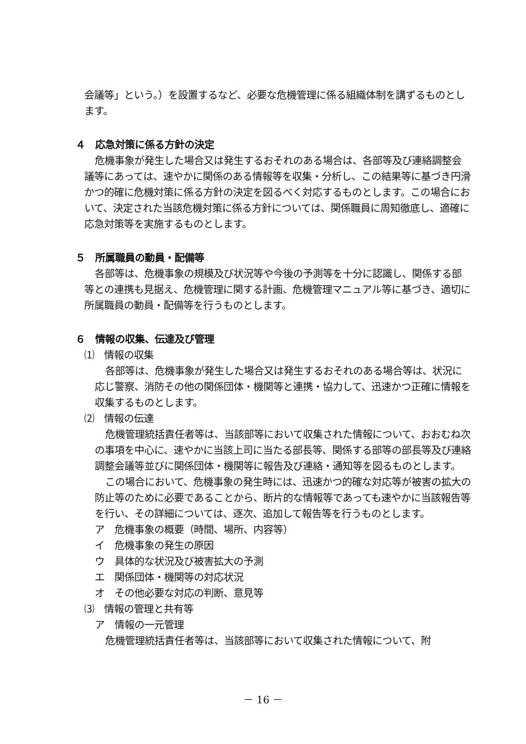会議等」という。）を設置するなど、必要な危機管理に係る組織体制を講ずるものとします。
４　応急対策に係る方針の決定
危機事象が発生した場合又は発生するおそれのある場合は、各部等及び連絡調整会議等にあっては、速やかに関係のある情報等を収集・分析し、この結果等に基づき円滑かつ的確に危機対策に係る方針の決定を図るべく対応するものとします。この場合において、決定された当該危機対策に係る方針については、関係職員に周知徹底し、適確に応急対策等を実施するものとします。
５　所属職員の動員・配備等
各部等は、危機事象の規模及び状況等や今後の予測等を十分に認識し、関係する部等との連携も見据え、危機管理に関する計画、危機管理マニュアル等に基づき、適切に所属職員の動員・配備等を行うものとします。
６　情報の収集、伝達及び管理
⑴　情報の収集
各部等は、危機事象が発生した場合又は発生するおそれのある場合等は、状況に応じ警察、消防その他の関係団体・機関等と連携・協力して、迅速かつ正確に情報を収集するものとします。
⑵　情報の伝達
危機管理統括責任者等は、当該部等において収集された情報について、おおむね次の事項を中心に、速やかに当該上司に当たる部長等、関係する部等の部長等及び連絡調整会議等並びに関係団体・機関等に報告及び連絡・通知等を図るものとします。
この場合において、危機事象の発生時には、迅速かつ的確な対応等が被害の拡大の防止等のために必要であることから、断片的な情報等であっても速やかに当該報告等を行い、その詳細については、逐次、追加して報告等を行うものとします。
ア　危機事象の概要（時間、場所、内容等）
イ　危機事象の発生の原因
ウ　具体的な状況及び被害拡大の予測
エ　関係団体・機関等の対応状況
オ　その他必要な対応の判断、意見等
⑶　情報の管理と共有等
ア　情報の一元管理
危機管理統括責任者等は、当該部等において収集された情報について、附
－ 16 －